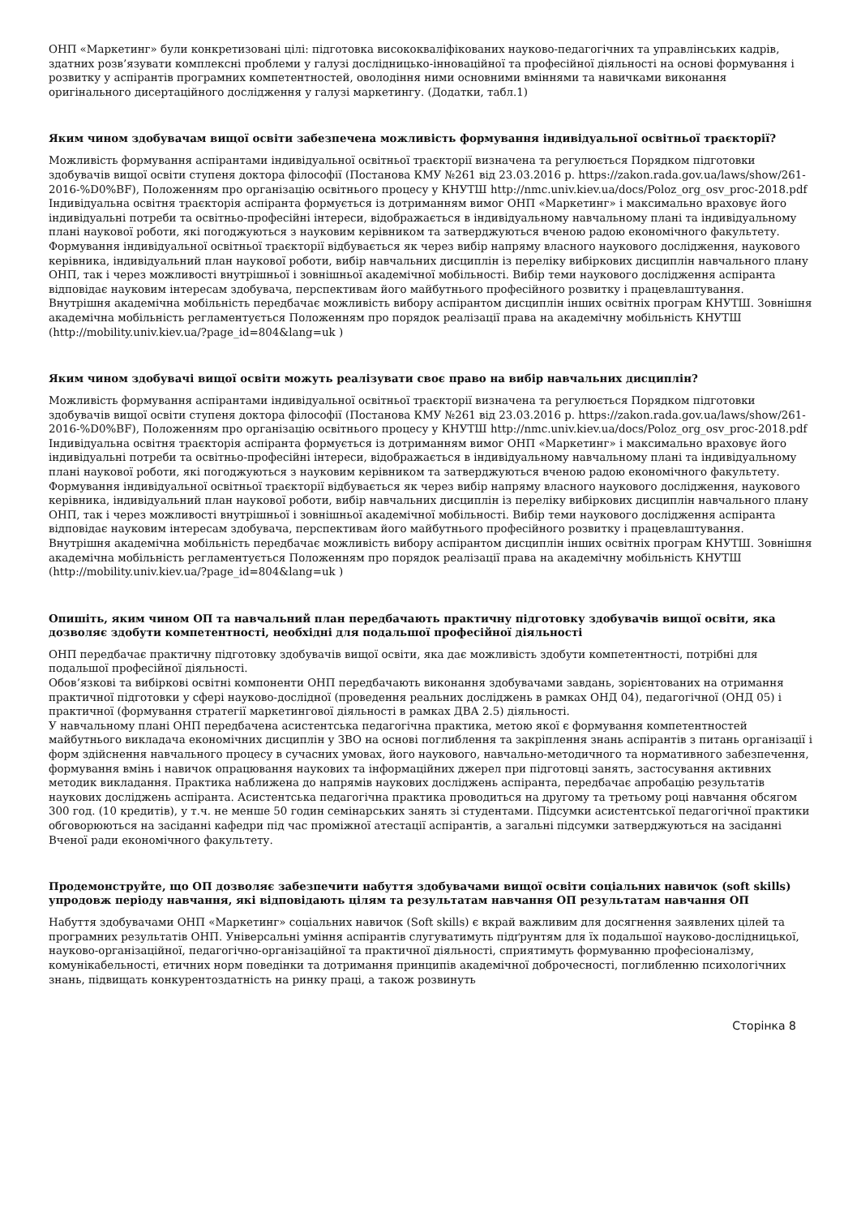ОНП «Маркетинг» були конкретизовані цілі: підготовка висококваліфікованих науково-педагогічних та управлінських кадрів, здатних розв’язувати комплексні проблеми у галузі дослідницько-інноваційної та професійної діяльності на основі формування і розвитку у аспірантів програмних компетентностей, оволодіння ними основними вміннями та навичками виконання оригінального дисертаційного дослідження у галузі маркетингу. (Додатки, табл.1)
Яким чином здобувачам вищої освіти забезпечена можливість формування індивідуальної освітньої траєкторії?
Можливість формування аспірантами індивідуальної освітньої траєкторії визначена та регулюється Порядком підготовки здобувачів вищої освіти ступеня доктора філософії (Постанова КМУ №261 від 23.03.2016 р. https://zakon.rada.gov.ua/laws/show/261-2016-%D0%BF), Положенням про організацію освітнього процесу у КНУТШ http://nmc.univ.kiev.ua/docs/Poloz_org_osv_proc-2018.pdf
Індивідуальна освітня траєкторія аспіранта формується із дотриманням вимог ОНП «Маркетинг» і максимально враховує його індивідуальні потреби та освітньо-професійні інтереси, відображається в індивідуальному навчальному плані та індивідуальному плані наукової роботи, які погоджуються з науковим керівником та затверджуються вченою радою економічного факультету.
Формування індивідуальної освітньої траєкторії відбувається як через вибір напряму власного наукового дослідження, наукового керівника, індивідуальний план наукової роботи, вибір навчальних дисциплін із переліку вибіркових дисциплін навчального плану ОНП, так і через можливості внутрішньої і зовнішньої академічної мобільності. Вибір теми наукового дослідження аспіранта відповідає науковим інтересам здобувача, перспективам його майбутнього професійного розвитку і працевлаштування.
Внутрішня академічна мобільність передбачає можливість вибору аспірантом дисциплін інших освітніх програм КНУТШ. Зовнішня академічна мобільність регламентується Положенням про порядок реалізації права на академічну мобільність КНУТШ (http://mobility.univ.kiev.ua/?page_id=804&lang=uk )
Яким чином здобувачі вищої освіти можуть реалізувати своє право на вибір навчальних дисциплін?
Можливість формування аспірантами індивідуальної освітньої траєкторії визначена та регулюється Порядком підготовки здобувачів вищої освіти ступеня доктора філософії (Постанова КМУ №261 від 23.03.2016 р. https://zakon.rada.gov.ua/laws/show/261-2016-%D0%BF), Положенням про організацію освітнього процесу у КНУТШ http://nmc.univ.kiev.ua/docs/Poloz_org_osv_proc-2018.pdf
Індивідуальна освітня траєкторія аспіранта формується із дотриманням вимог ОНП «Маркетинг» і максимально враховує його індивідуальні потреби та освітньо-професійні інтереси, відображається в індивідуальному навчальному плані та індивідуальному плані наукової роботи, які погоджуються з науковим керівником та затверджуються вченою радою економічного факультету.
Формування індивідуальної освітньої траєкторії відбувається як через вибір напряму власного наукового дослідження, наукового керівника, індивідуальний план наукової роботи, вибір навчальних дисциплін із переліку вибіркових дисциплін навчального плану ОНП, так і через можливості внутрішньої і зовнішньої академічної мобільності. Вибір теми наукового дослідження аспіранта відповідає науковим інтересам здобувача, перспективам його майбутнього професійного розвитку і працевлаштування.
Внутрішня академічна мобільність передбачає можливість вибору аспірантом дисциплін інших освітніх програм КНУТШ. Зовнішня академічна мобільність регламентується Положенням про порядок реалізації права на академічну мобільність КНУТШ (http://mobility.univ.kiev.ua/?page_id=804&lang=uk )
Опишіть, яким чином ОП та навчальний план передбачають практичну підготовку здобувачів вищої освіти, яка дозволяє здобути компетентності, необхідні для подальшої професійної діяльності
ОНП передбачає практичну підготовку здобувачів вищої освіти, яка дає можливість здобути компетентності, потрібні для подальшої професійної діяльності.
Обов’язкові та вибіркові освітні компоненти ОНП передбачають виконання здобувачами завдань, зорієнтованих на отримання практичної підготовки у сфері науково-дослідної (проведення реальних досліджень в рамках ОНД 04), педагогічної (ОНД 05) і практичної (формування стратегії маркетингової діяльності в рамках ДВА 2.5) діяльності.
У навчальному плані ОНП передбачена асистентська педагогічна практика, метою якої є формування компетентностей майбутнього викладача економічних дисциплін у ЗВО на основі поглиблення та закріплення знань аспірантів з питань організації і форм здійснення навчального процесу в сучасних умовах, його наукового, навчально-методичного та нормативного забезпечення, формування вмінь і навичок опрацювання наукових та інформаційних джерел при підготовці занять, застосування активних методик викладання. Практика наближена до напрямів наукових досліджень аспіранта, передбачає апробацію результатів наукових досліджень аспіранта. Асистентська педагогічна практика проводиться на другому та третьому році навчання обсягом 300 год. (10 кредитів), у т.ч. не менше 50 годин семінарських занять зі студентами. Підсумки асистентської педагогічної практики обговорюються на засіданні кафедри під час проміжної атестації аспірантів, а загальні підсумки затверджуються на засіданні Вченої ради економічного факультету.
Продемонструйте, що ОП дозволяє забезпечити набуття здобувачами вищої освіти соціальних навичок (soft skills) упродовж періоду навчання, які відповідають цілям та результатам навчання ОП результатам навчання ОП
Набуття здобувачами ОНП «Маркетинг» соціальних навичок (Soft skills) є вкрай важливим для досягнення заявлених цілей та програмних результатів ОНП. Універсальні уміння аспірантів слугуватимуть підґрунтям для їх подальшої науково-дослідницької, науково-організаційної, педагогічно-організаційної та практичної діяльності, сприятимуть формуванню професіоналізму, комунікабельності, етичних норм поведінки та дотримання принципів академічної доброчесності, поглибленню психологічних знань, підвищать конкурентоздатність на ринку праці, а також розвинуть
Сторінка 8